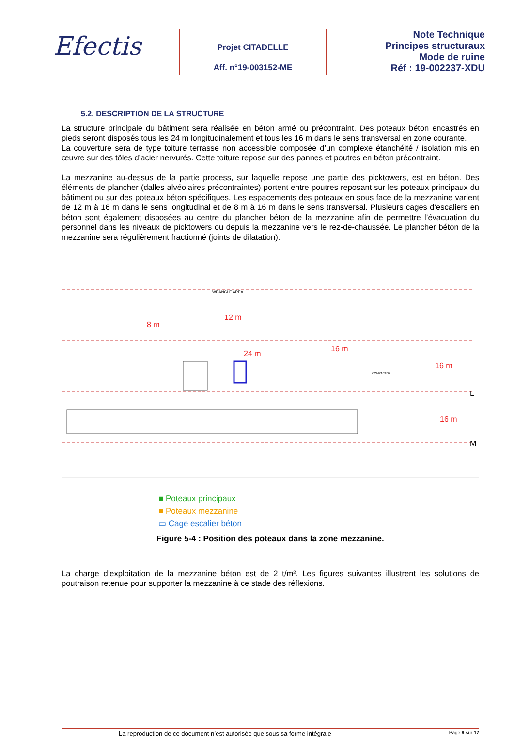Efectis
Projet CITADELLE
Aff. n°19-003152-ME
Note Technique
Principes structuraux
Mode de ruine
Réf : 19-002237-XDU
5.2. DESCRIPTION DE LA STRUCTURE
La structure principale du bâtiment sera réalisée en béton armé ou précontraint. Des poteaux béton encastrés en pieds seront disposés tous les 24 m longitudinalement et tous les 16 m dans le sens transversal en zone courante.
La couverture sera de type toiture terrasse non accessible composée d’un complexe étanchéité / isolation mis en œuvre sur des tôles d’acier nervurés. Cette toiture repose sur des pannes et poutres en béton précontraint.
La mezzanine au-dessus de la partie process, sur laquelle repose une partie des picktowers, est en béton. Des éléments de plancher (dalles alvéolaires précontraintes) portent entre poutres reposant sur les poteaux principaux du bâtiment ou sur des poteaux béton spécifiques. Les espacements des poteaux en sous face de la mezzanine varient de 12 m à 16 m dans le sens longitudinal et de 8 m à 16 m dans le sens transversal. Plusieurs cages d’escaliers en béton sont également disposées au centre du plancher béton de la mezzanine afin de permettre l’évacuation du personnel dans les niveaux de picktowers ou depuis la mezzanine vers le rez-de-chaussée. Le plancher béton de la mezzanine sera régulièrement fractionné (joints de dilatation).
8 m
12 m
24 m
16 m
16 m
16 m
L
M
COMPACTOR
WRANGLE AREA
■ Poteaux principaux
■ Poteaux mezzanine
▭ Cage escalier béton
Figure 5-4 : Position des poteaux dans la zone mezzanine.
La charge d’exploitation de la mezzanine béton est de 2 t/m². Les figures suivantes illustrent les solutions de poutraison retenue pour supporter la mezzanine à ce stade des réflexions.
La reproduction de ce document n’est autorisée que sous sa forme intégrale Page 9 sur 17